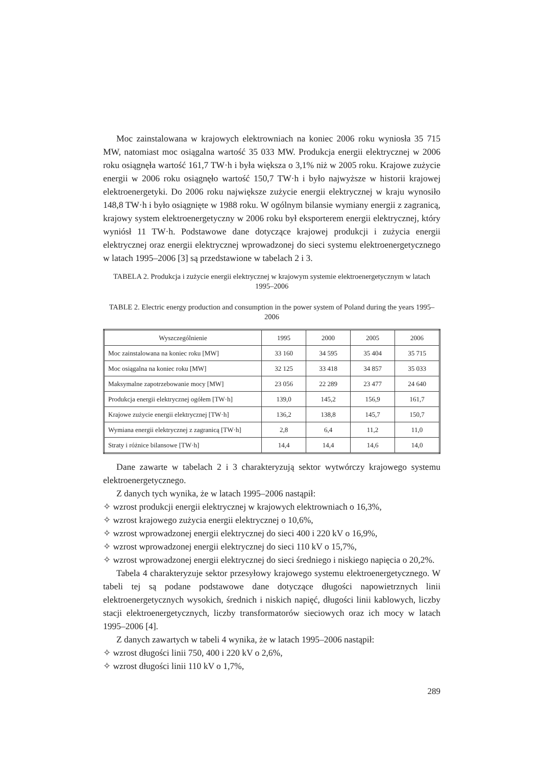Moc zainstalowana w krajowych elektrowniach na koniec 2006 roku wyniosła 35 715 MW, natomiast moc osiągalna wartość 35 033 MW. Produkcja energii elektrycznej w 2006 roku osiągnęła wartość 161,7 TW·h i była większa o 3,1% niż w 2005 roku. Krajowe zużycie energii w 2006 roku osiągnęło wartość 150,7 TW·h i było najwyższe w historii krajowej elektroenergetyki. Do 2006 roku największe zużycie energii elektrycznej w kraju wynosiło 148,8 TW·h i było osiągnięte w 1988 roku. W ogólnym bilansie wymiany energii z zagranicą, krajowy system elektroenergetyczny w 2006 roku był eksporterem energii elektrycznej, który wyniósł 11 TW·h. Podstawowe dane dotyczące krajowej produkcji i zużycia energii elektrycznej oraz energii elektrycznej wprowadzonej do sieci systemu elektroenergetycznego w latach 1995–2006 [3] są przedstawione w tabelach 2 i 3.
TABELA 2. Produkcja i zużycie energii elektrycznej w krajowym systemie elektroenergetycznym w latach 1995–2006
TABLE 2. Electric energy production and consumption in the power system of Poland during the years 1995–2006
| Wyszczególnienie | 1995 | 2000 | 2005 | 2006 |
| --- | --- | --- | --- | --- |
| Moc zainstalowana na koniec roku [MW] | 33 160 | 34 595 | 35 404 | 35 715 |
| Moc osiągalna na koniec roku [MW] | 32 125 | 33 418 | 34 857 | 35 033 |
| Maksymalne zapotrzebowanie mocy [MW] | 23 056 | 22 289 | 23 477 | 24 640 |
| Produkcja energii elektrycznej ogółem [TW·h] | 139,0 | 145,2 | 156,9 | 161,7 |
| Krajowe zużycie energii elektrycznej [TW·h] | 136,2 | 138,8 | 145,7 | 150,7 |
| Wymiana energii elektrycznej z zagranicą [TW·h] | 2,8 | 6,4 | 11,2 | 11,0 |
| Straty i różnice bilansowe [TW·h] | 14,4 | 14,4 | 14,6 | 14,0 |
Dane zawarte w tabelach 2 i 3 charakteryzują sektor wytwórczy krajowego systemu elektroenergetycznego.
Z danych tych wynika, że w latach 1995–2006 nastąpił:
✧ wzrost produkcji energii elektrycznej w krajowych elektrowniach o 16,3%,
✧ wzrost krajowego zużycia energii elektrycznej o 10,6%,
✧ wzrost wprowadzonej energii elektrycznej do sieci 400 i 220 kV o 16,9%,
✧ wzrost wprowadzonej energii elektrycznej do sieci 110 kV o 15,7%,
✧ wzrost wprowadzonej energii elektrycznej do sieci średniego i niskiego napięcia o 20,2%.
Tabela 4 charakteryzuje sektor przesyłowy krajowego systemu elektroenergetycznego. W tabeli tej są podane podstawowe dane dotyczące długości napowietrznych linii elektroenergetycznych wysokich, średnich i niskich napięć, długości linii kablowych, liczby stacji elektroenergetycznych, liczby transformatorów sieciowych oraz ich mocy w latach 1995–2006 [4].
Z danych zawartych w tabeli 4 wynika, że w latach 1995–2006 nastąpił:
✧ wzrost długości linii 750, 400 i 220 kV o 2,6%,
✧ wzrost długości linii 110 kV o 1,7%,
289